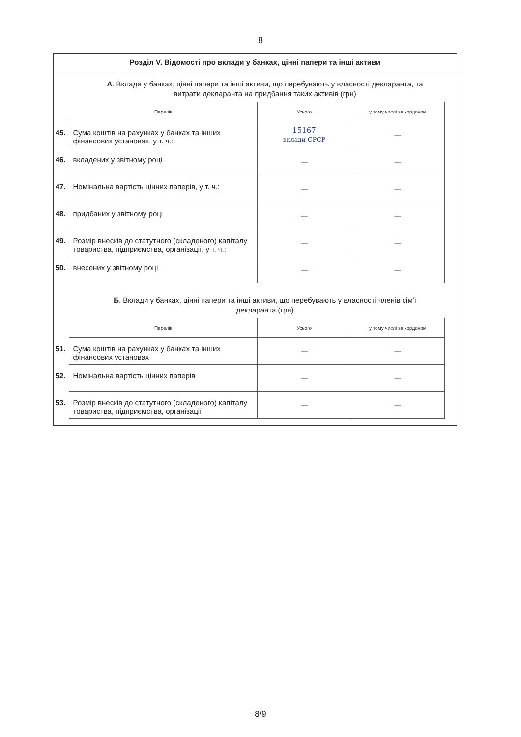8
Розділ V. Відомості про вклади у банках, цінні папери та інші активи
А. Вклади у банках, цінні папери та інші активи, що перебувають у власності декларанта, та витрати декларанта на придбання таких активів (грн)
| | Перелік | Усього | у тому числі за кордоном |
| 45. | Сума коштів на рахунках у банках та інших фінансових установах, у т. ч.: | 15167 вклади СРСР | — |
| 46. | вкладених у звітному році | — | — |
| 47. | Номінальна вартість цінних паперів, у т. ч.: | — | — |
| 48. | придбаних у звітному році | — | — |
| 49. | Розмір внесків до статутного (складеного) капіталу товариства, підприємства, організації, у т. ч.: | — | — |
| 50. | внесених у звітному році | — | — |
Б. Вклади у банках, цінні папери та інші активи, що перебувають у власності членів сім'ї декларанта (грн)
| | Перелік | Усього | у тому числі за кордоном |
| 51. | Сума коштів на рахунках у банках та інших фінансових установах | — | — |
| 52. | Номінальна вартість цінних паперів | — | — |
| 53. | Розмір внесків до статутного (складеного) капіталу товариства, підприємства, організації | — | — |
8/9